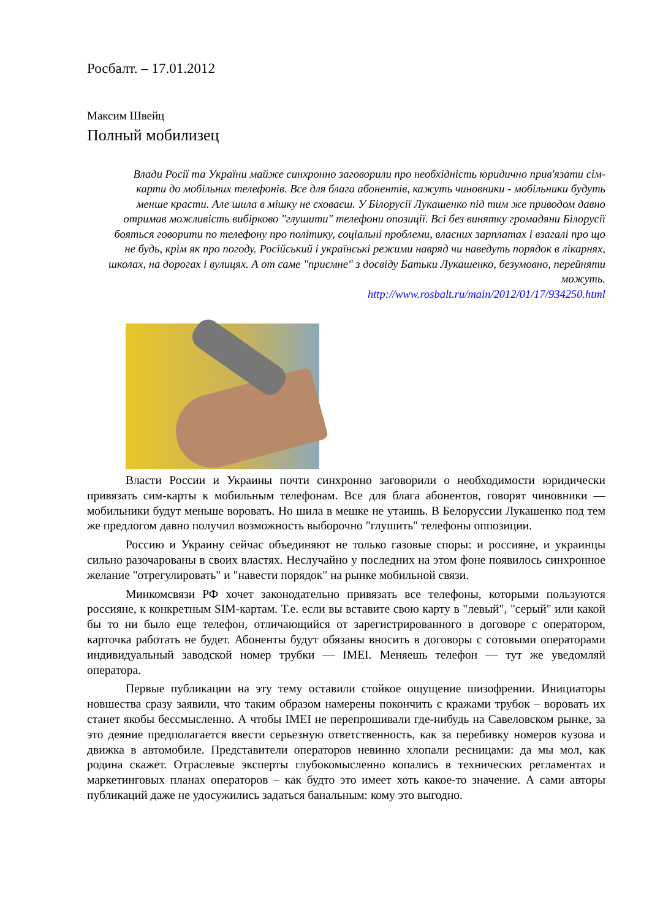Росбалт. – 17.01.2012
Максим Швейц
Полный мобилизец
Влади Росії та України майже синхронно заговорили про необхідність юридично прив'язати сім-карти до мобільних телефонів. Все для блага абонентів, кажуть чиновники - мобільники будуть менше красти. Але шила в мішку не сховаєш. У Білорусії Лукашенко під тим же приводом давно отримав можливість вибірково "глушити" телефони опозиції. Всі без винятку громадяни Білорусії бояться говорити по телефону про політику, соціальні проблеми, власних зарплатах і взагалі про що не будь, крім як про погоду. Російський і українські режими навряд чи наведуть порядок в лікарнях, школах, на дорогах і вулицях. А от саме "приємне" з досвіду Батьки Лукашенко, безумовно, перейняти можуть.
http://www.rosbalt.ru/main/2012/01/17/934250.html
Власти России и Украины почти синхронно заговорили о необходимости юридически привязать сим-карты к мобильным телефонам. Все для блага абонентов, говорят чиновники — мобильники будут меньше воровать. Но шила в мешке не утаишь. В Белоруссии Лукашенко под тем же предлогом давно получил возможность выборочно "глушить" телефоны оппозиции.
Россию и Украину сейчас объединяют не только газовые споры: и россияне, и украинцы сильно разочарованы в своих властях. Неслучайно у последних на этом фоне появилось синхронное желание "отрегулировать" и "навести порядок" на рынке мобильной связи.
Минкомсвязи РФ хочет законодательно привязать все телефоны, которыми пользуются россияне, к конкретным SIM-картам. Т.е. если вы вставите свою карту в "левый", "серый" или какой бы то ни было еще телефон, отличающийся от зарегистрированного в договоре с оператором, карточка работать не будет. Абоненты будут обязаны вносить в договоры с сотовыми операторами индивидуальный заводской номер трубки — IMEI. Меняешь телефон — тут же уведомляй оператора.
Первые публикации на эту тему оставили стойкое ощущение шизофрении. Инициаторы новшества сразу заявили, что таким образом намерены покончить с кражами трубок – воровать их станет якобы бессмысленно. А чтобы IMEI не перепрошивали где-нибудь на Савеловском рынке, за это деяние предполагается ввести серьезную ответственность, как за перебивку номеров кузова и движка в автомобиле. Представители операторов невинно хлопали ресницами: да мы мол, как родина скажет. Отраслевые эксперты глубокомысленно копались в технических регламентах и маркетинговых планах операторов – как будто это имеет хоть какое-то значение. А сами авторы публикаций даже не удосужились задаться банальным: кому это выгодно.